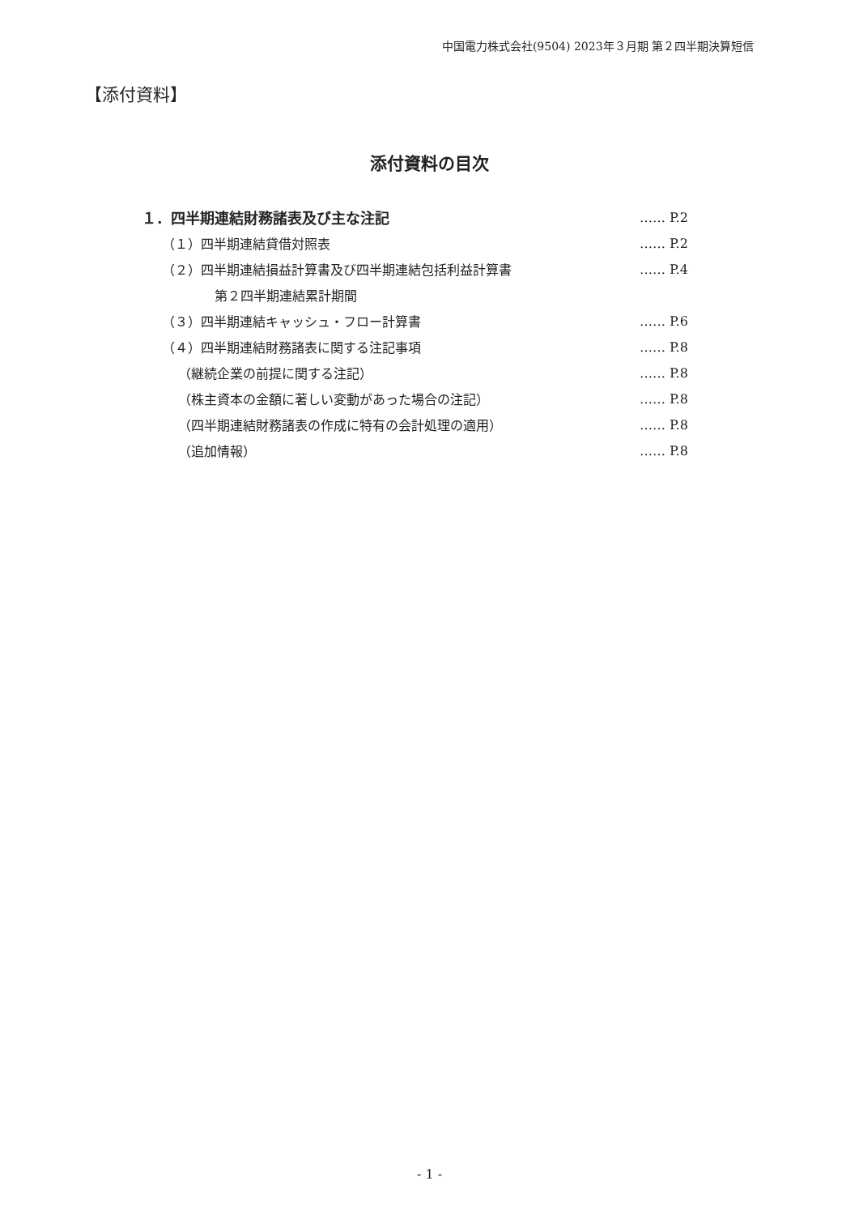中国電力株式会社(9504) 2023年３月期 第２四半期決算短信
【添付資料】
添付資料の目次
１．四半期連結財務諸表及び主な注記 …… P.2
（１）四半期連結貸借対照表 …… P.2
（２）四半期連結損益計算書及び四半期連結包括利益計算書 …… P.4
第２四半期連結累計期間
（３）四半期連結キャッシュ・フロー計算書 …… P.6
（４）四半期連結財務諸表に関する注記事項 …… P.8
（継続企業の前提に関する注記） …… P.8
（株主資本の金額に著しい変動があった場合の注記） …… P.8
（四半期連結財務諸表の作成に特有の会計処理の適用） …… P.8
（追加情報） …… P.8
- 1 -